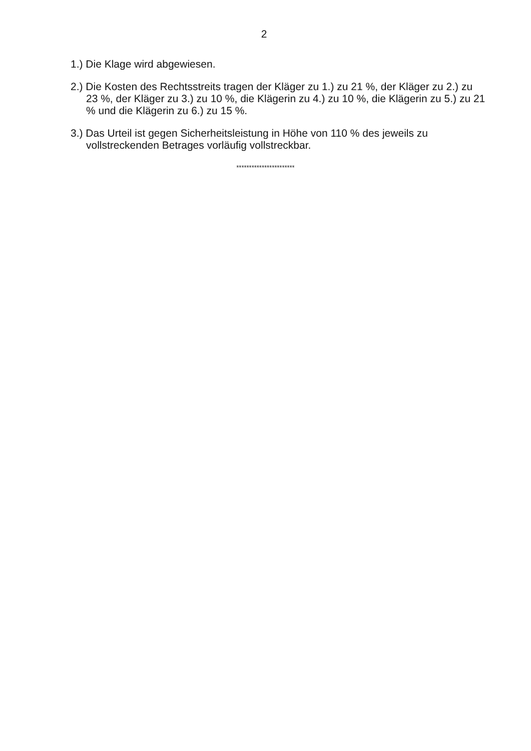2
1.) Die Klage wird abgewiesen.
2.) Die Kosten des Rechtsstreits tragen der Kläger zu 1.) zu 21 %, der Kläger zu 2.) zu 23 %, der Kläger zu 3.) zu 10 %, die Klägerin zu 4.) zu 10 %, die Klägerin zu 5.) zu 21 % und die Klägerin zu 6.) zu 15 %.
3.) Das Urteil ist gegen Sicherheitsleistung in Höhe von 110 % des jeweils zu vollstreckenden Betrages vorläufig vollstreckbar.
***********************